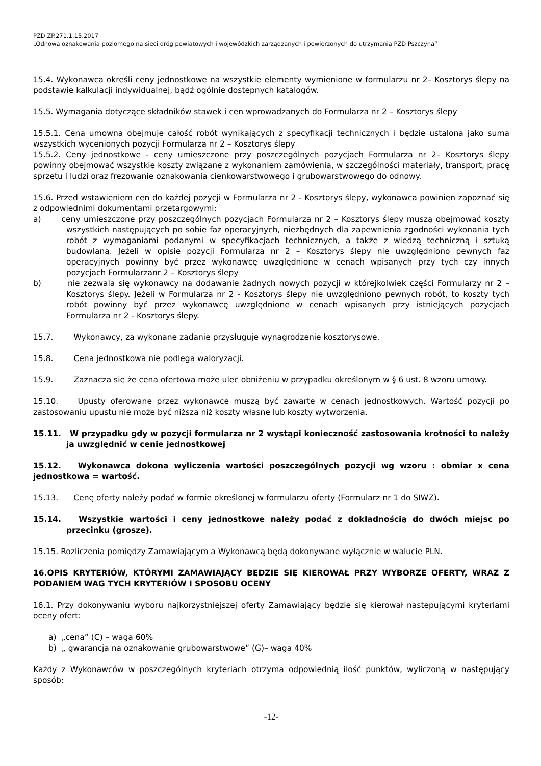PZD.ZP.271.1.15.2017
„Odnowa oznakowania poziomego na sieci dróg powiatowych i wojewódzkich zarządzanych i powierzonych do utrzymania PZD Pszczyna”
15.4. Wykonawca określi ceny jednostkowe na wszystkie elementy wymienione w formularzu nr 2– Kosztorys ślepy na podstawie kalkulacji indywidualnej, bądź ogólnie dostępnych katalogów.
15.5. Wymagania dotyczące składników stawek i cen wprowadzanych do Formularza nr 2 – Kosztorys ślepy
15.5.1. Cena umowna obejmuje całość robót wynikających z specyfikacji technicznych i będzie ustalona jako suma wszystkich wycenionych pozycji Formularza nr 2 – Kosztorys ślepy
15.5.2. Ceny jednostkowe - ceny umieszczone przy poszczególnych pozycjach Formularza nr 2– Kosztorys ślepy powinny obejmować wszystkie koszty związane z wykonaniem zamówienia, w szczególności materiały, transport, pracę sprzętu i ludzi oraz frezowanie oznakowania cienkowarstwowego i grubowarstwowego do odnowy.
15.6. Przed wstawieniem cen do każdej pozycji w Formularza nr 2 - Kosztorys ślepy, wykonawca powinien zapoznać się z odpowiednimi dokumentami przetargowymi:
a) ceny umieszczone przy poszczególnych pozycjach Formularza nr 2 – Kosztorys ślepy muszą obejmować koszty wszystkich następujących po sobie faz operacyjnych, niezbędnych dla zapewnienia zgodności wykonania tych robót z wymaganiami podanymi w specyfikacjach technicznych, a także z wiedzą techniczną i sztuką budowlaną. Jeżeli w opisie pozycji Formularza nr 2 – Kosztorys ślepy nie uwzględniono pewnych faz operacyjnych powinny być przez wykonawcę uwzględnione w cenach wpisanych przy tych czy innych pozycjach Formularzanr 2 – Kosztorys ślepy
b) nie zezwala się wykonawcy na dodawanie żadnych nowych pozycji w którejkolwiek części Formularzy nr 2 – Kosztorys ślepy. Jeżeli w Formularza nr 2 - Kosztorys ślepy nie uwzględniono pewnych robót, to koszty tych robót powinny być przez wykonawcę uwzględnione w cenach wpisanych przy istniejących pozycjach Formularza nr 2 - Kosztorys ślepy.
15.7. Wykonawcy, za wykonane zadanie przysługuje wynagrodzenie kosztorysowe.
15.8. Cena jednostkowa nie podlega waloryzacji.
15.9. Zaznacza się że cena ofertowa może ulec obniżeniu w przypadku określonym w § 6 ust. 8 wzoru umowy.
15.10. Upusty oferowane przez wykonawcę muszą być zawarte w cenach jednostkowych. Wartość pozycji po zastosowaniu upustu nie może być niższa niż koszty własne lub koszty wytworzenia.
15.11. W przypadku gdy w pozycji formularza nr 2 wystąpi konieczność zastosowania krotności to należy ja uwzględnić w cenie jednostkowej
15.12. Wykonawca dokona wyliczenia wartości poszczególnych pozycji wg wzoru : obmiar x cena jednostkowa = wartość.
15.13. Cenę oferty należy podać w formie określonej w formularzu oferty (Formularz nr 1 do SIWZ).
15.14. Wszystkie wartości i ceny jednostkowe należy podać z dokładnością do dwóch miejsc po przecinku (grosze).
15.15. Rozliczenia pomiędzy Zamawiającym a Wykonawcą będą dokonywane wyłącznie w walucie PLN.
16.OPIS KRYTERIÓW, KTÓRYMI ZAMAWIAJĄCY BĘDZIE SIĘ KIEROWAŁ PRZY WYBORZE OFERTY, WRAZ Z PODANIEM WAG TYCH KRYTERIÓW I SPOSOBU OCENY
16.1. Przy dokonywaniu wyboru najkorzystniejszej oferty Zamawiający będzie się kierował następującymi kryteriami oceny ofert:
a) „cena” (C) – waga 60%
b) „ gwarancja na oznakowanie grubowarstwowe” (G)– waga 40%
Każdy z Wykonawców w poszczególnych kryteriach otrzyma odpowiednią ilość punktów, wyliczoną w następujący sposób:
-12-